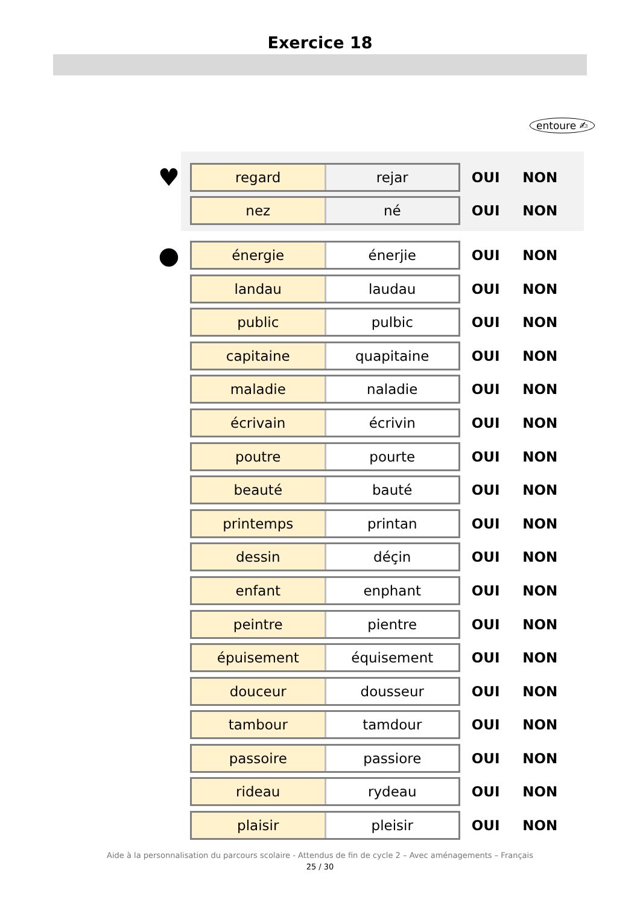Exercice 18
entoure ✍
♥
regard rejar
OUI NON
nez né
OUI NON
●
énergie énerjie
OUI NON
landau laudau
OUI NON
public pulbic
OUI NON
capitaine quapitaine
OUI NON
maladie naladie
OUI NON
écrivain écrivin
OUI NON
poutre pourte
OUI NON
beauté bauté
OUI NON
printemps printan
OUI NON
dessin déçin
OUI NON
enfant enphant
OUI NON
peintre pientre
OUI NON
épuisement équisement
OUI NON
douceur dousseur
OUI NON
tambour tamdour
OUI NON
passoire passiore
OUI NON
rideau rydeau
OUI NON
plaisir pleisir
OUI NON
Aide à la personnalisation du parcours scolaire - Attendus de fin de cycle 2 – Avec aménagements – Français
25 / 30